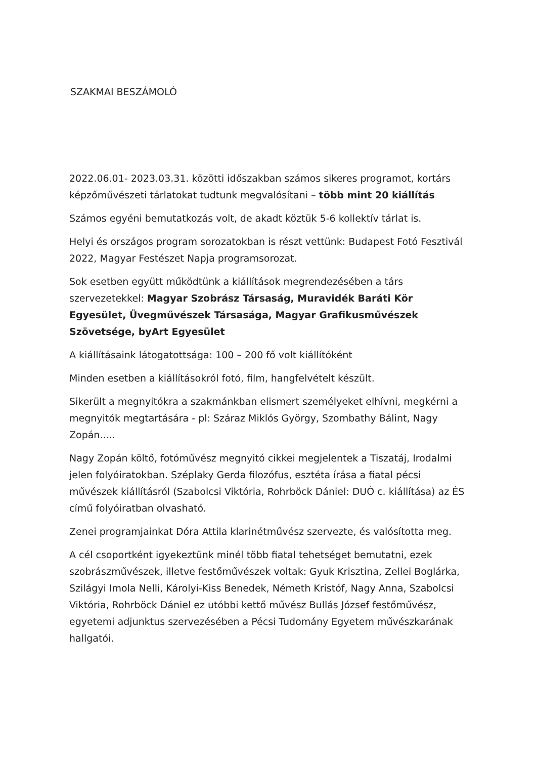SZAKMAI BESZÁMOLÓ
2022.06.01- 2023.03.31. közötti időszakban számos sikeres programot, kortárs képzőművészeti tárlatokat tudtunk megvalósítani – több mint 20 kiállítás
Számos egyéni bemutatkozás volt, de akadt köztük 5-6 kollektív tárlat is.
Helyi és országos program sorozatokban is részt vettünk: Budapest Fotó Fesztivál 2022, Magyar Festészet Napja programsorozat.
Sok esetben együtt működtünk a kiállítások megrendezésében a társ szervezetekkel: Magyar Szobrász Társaság, Muravidék Baráti Kör Egyesület, Üvegművészek Társasága, Magyar Grafikusművészek Szövetsége, byArt Egyesület
A kiállításaink látogatottsága: 100 – 200 fő volt kiállítóként
Minden esetben a kiállításokról fotó, film, hangfelvételt készült.
Sikerült a megnyitókra a szakmánkban elismert személyeket elhívni, megkérni a megnyitók megtartására - pl: Száraz Miklós György, Szombathy Bálint, Nagy Zopán.....
Nagy Zopán költő, fotóművész megnyitó cikkei megjelentek a Tiszatáj, Irodalmi jelen folyóiratokban. Széplaky Gerda filozófus, esztéta írása a fiatal pécsi művészek kiállításról (Szabolcsi Viktória, Rohrböck Dániel: DUÓ c. kiállítása) az ÉS című folyóiratban olvasható.
Zenei programjainkat Dóra Attila klarinétművész szervezte, és valósította meg.
A cél csoportként igyekeztünk minél több fiatal tehetséget bemutatni, ezek szobrászművészek, illetve festőművészek voltak: Gyuk Krisztina, Zellei Boglárka, Szilágyi Imola Nelli, Károlyi-Kiss Benedek, Németh Kristóf, Nagy Anna, Szabolcsi Viktória, Rohrböck Dániel ez utóbbi kettő művész Bullás József festőművész, egyetemi adjunktus szervezésében a Pécsi Tudomány Egyetem művészkarának hallgatói.